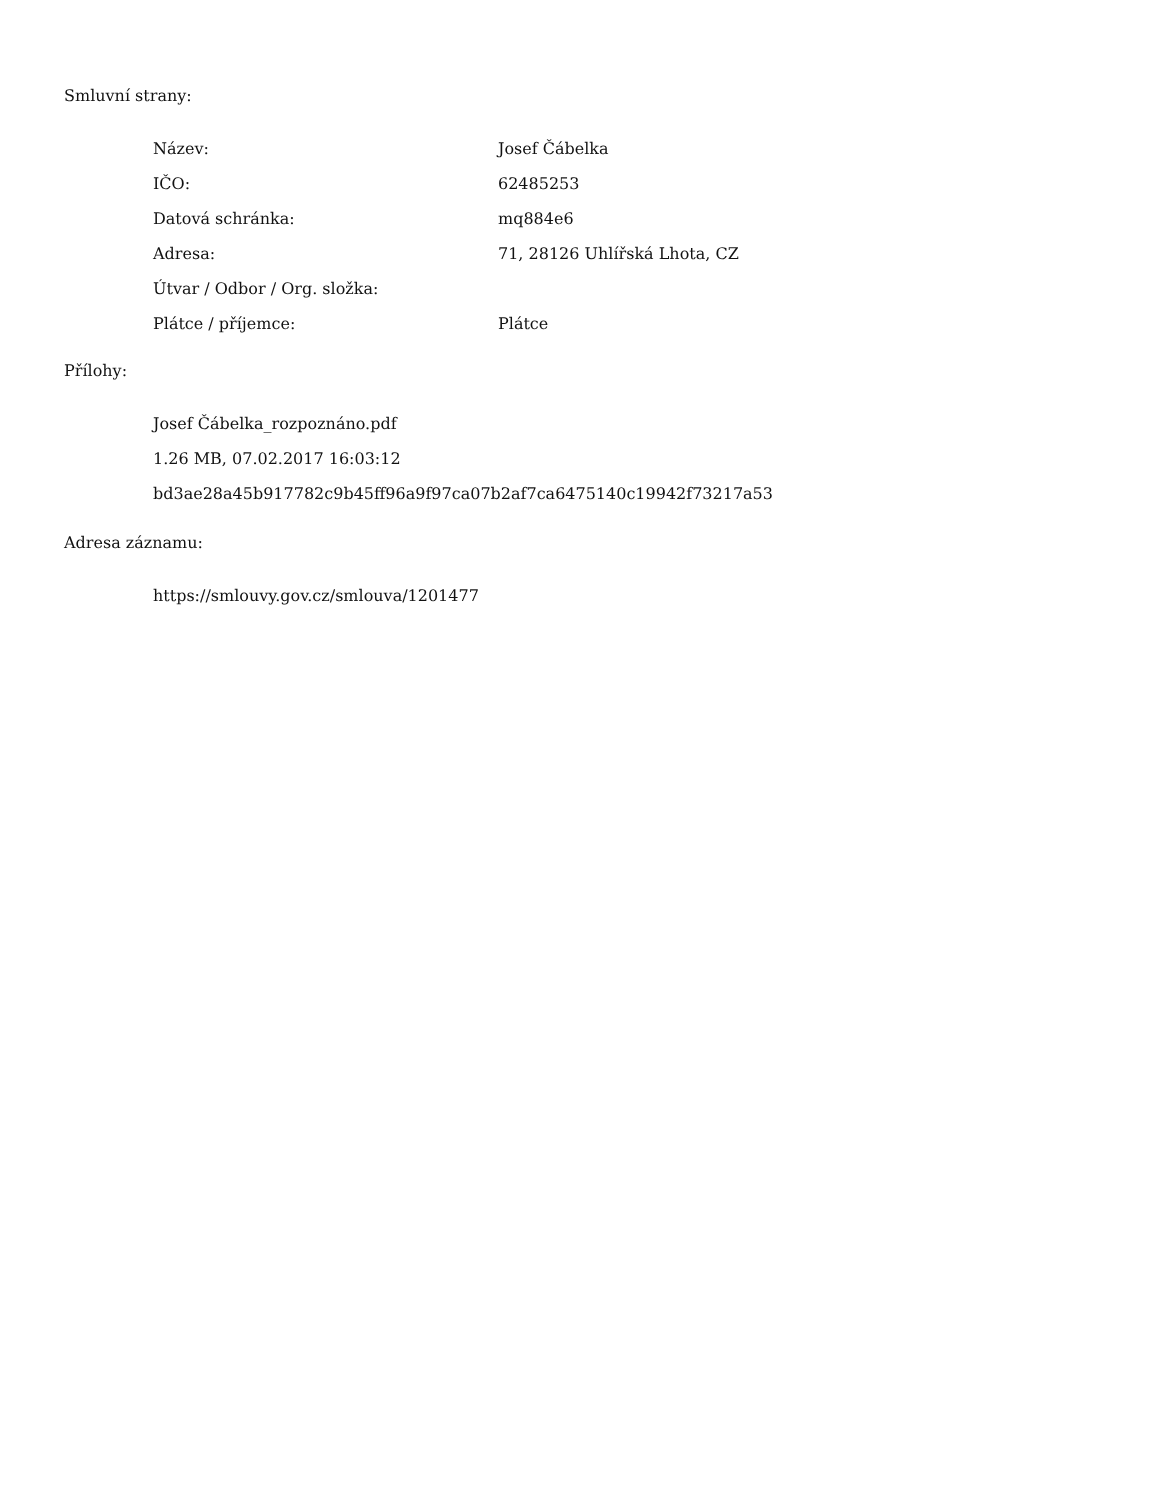Smluvní strany:
| Název: | Josef Čábelka |
| IČO: | 62485253 |
| Datová schránka: | mq884e6 |
| Adresa: | 71, 28126 Uhlířská Lhota, CZ |
| Útvar / Odbor / Org. složka: | |
| Plátce / příjemce: | Plátce |
Přílohy:
Josef Čábelka_rozpoznáno.pdf
1.26 MB, 07.02.2017 16:03:12
bd3ae28a45b917782c9b45ff96a9f97ca07b2af7ca6475140c19942f73217a53
Adresa záznamu:
https://smlouvy.gov.cz/smlouva/1201477